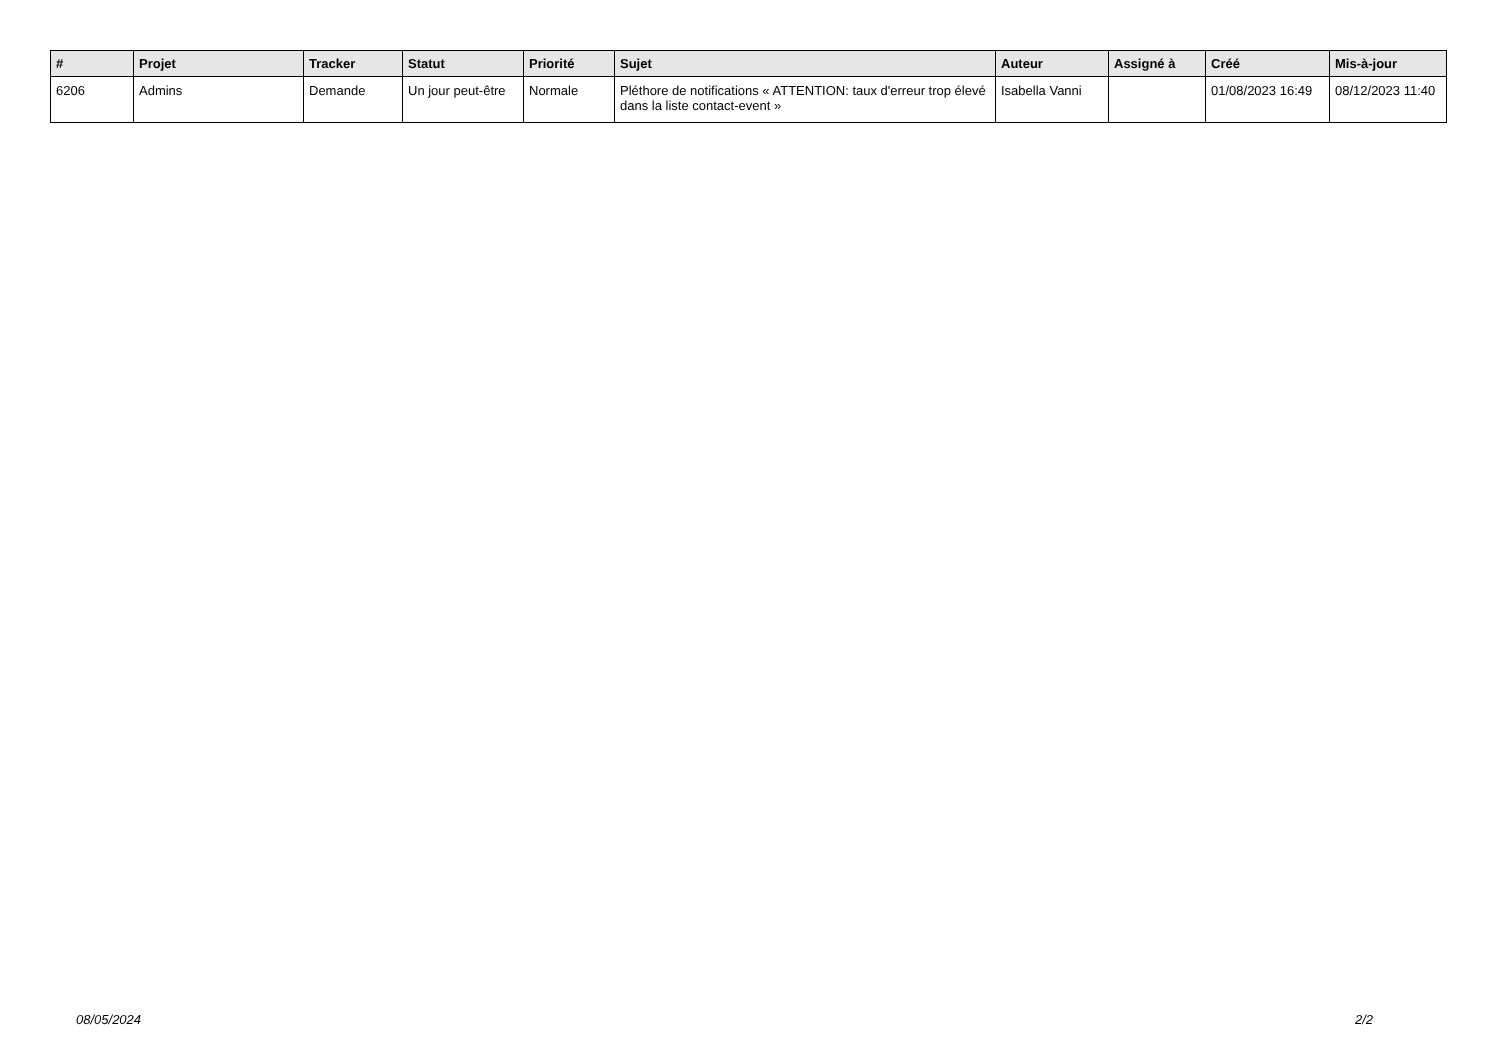| # | Projet | Tracker | Statut | Priorité | Sujet | Auteur | Assigné à | Créé | Mis-à-jour |
| --- | --- | --- | --- | --- | --- | --- | --- | --- | --- |
| 6206 | Admins | Demande | Un jour peut-être | Normale | Pléthore de notifications « ATTENTION: taux d'erreur trop élevé dans la liste contact-event » | Isabella Vanni | | 01/08/2023 16:49 | 08/12/2023 11:40 |
08/05/2024 2/2